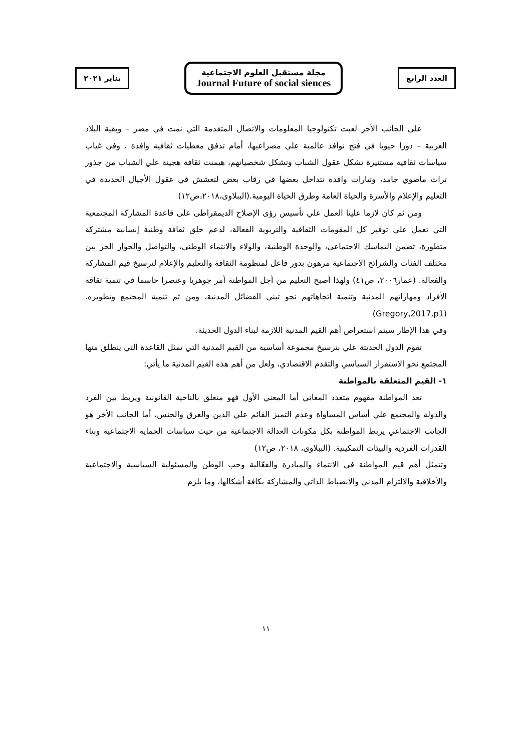يناير ٢٠٢١
مجلة مستقبل العلوم الاجتماعية
Journal Future of social siences
العدد الرابع
علي الجانب الأخر لعبت تكنولوجيا المعلومات والاتصال المتقدمة التي نمت في مصر – وبقية البلاد العربية – دورا حيويا في فتح نوافذ عالمية علي مصراعيها، أمام تدفق معطيات ثقافية وافدة ، وفي غياب سياسات ثقافية مستنيرة تشكل عقول الشباب وتشكل شخصياتهم، هيمنت ثقافة هجينة علي الشباب من جذور تراث ماضوي جامد، وتيارات وافدة تتداخل بعضها في رقاب بعض لتعشش في عقول الأجيال الجديدة في التعليم والإعلام والأسرة والحياة العامة وطرق الحياة اليومية.(الببلاوى،٢٠١٨،ص١٢)
ومن ثم كان لازما علينا العمل علي تأسيس رؤى الإصلاح الديمقراطى على قاعدة المشاركة المجتمعية التي تعمل علي توفير كل المقومات الثقافية والتربوية الفعالة، لدعم خلق ثقافة وطنية إنسانية مشتركة متطورة، تضمن التماسك الاجتماعى، والوحدة الوطنية، والولاء والانتماء الوطنى، والتواصل والحوار الحر بين مختلف الفئات والشرائح الاجتماعية مرهون بدور فاعل لمنظومة الثقافة والتعليم والإعلام لترسيخ قيم المشاركة والفعالة. (عمار٢٠٠٦، ص٤١) ولهذا أصبح التعليم من أجل المواطنة أمر جوهريا وعنصرا حاسما في تنمية ثقافة الأفراد ومهاراتهم المدنية وتنمية اتجاهاتهم نحو تبني الفضائل المدنية، ومن ثم تنمية المجتمع وتطويره. (Gregory,2017,p1)
وفي هذا الإطار سيتم استعراض أهم القيم المدنية اللازمة لبناء الدول الحديثة.
تقوم الدول الحديثة علي بترسيخ مجموعة أساسية من القيم المدنية التي تمثل القاعدة التي ينطلق منها المجتمع نحو الاستقرار السياسي والتقدم الاقتصادي، ولعل من أهم هذه القيم المدنية ما يأتي:
١- القيم المتعلقة بالمواطنة
تعد المواطنة مفهوم متعدد المعاني أما المعني الأول فهو متعلق بالناحية القانونية ويربط بين الفرد والدولة والمجتمع علي أساس المساواة وعدم التميز القائم علي الدين والعرق والجنس، أما الجانب الأخر هو الجانب الاجتماعي يربط المواطنة بكل مكونات العدالة الاجتماعية من حيث سياسات الحماية الاجتماعية وبناء القدرات الفردية والبيئات التمكينية. (الببلاوى، ٢٠١٨، ص١٢)
وتتمثل أهم قيم المواطنة في الانتماء والمبادرة والفعّالية وحب الوطن والمسئولية السياسية والاجتماعية والأخلاقية والالتزام المدني والانضباط الذاتي والمشاركة بكافة أشكالها، وما يلزم
١١